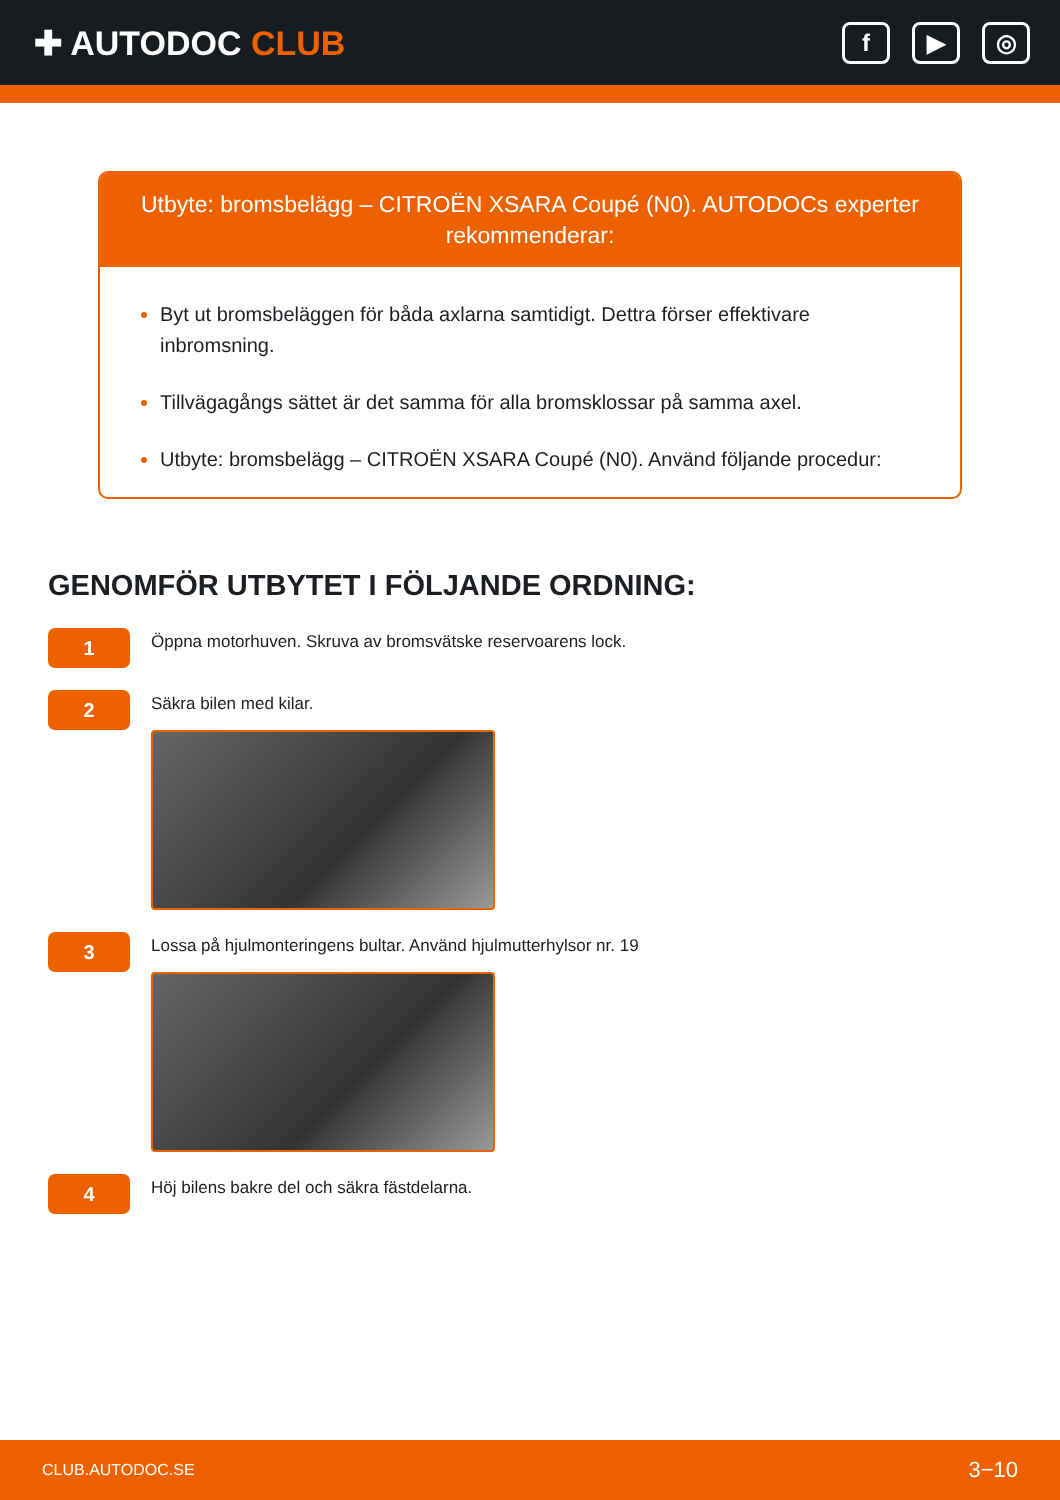✚ AUTODOC CLUB
f ▶ ◎
Utbyte: bromsbelägg – CITROËN XSARA Coupé (N0). AUTODOCs experter rekommenderar:
Byt ut bromsbeläggen för båda axlarna samtidigt. Dettra förser effektivare inbromsning.
Tillvägagångs sättet är det samma för alla bromsklossar på samma axel.
Utbyte: bromsbelägg – CITROËN XSARA Coupé (N0). Använd följande procedur:
GENOMFÖR UTBYTET I FÖLJANDE ORDNING:
1
Öppna motorhuven. Skruva av bromsvätske reservoarens lock.
2
Säkra bilen med kilar.
3
Lossa på hjulmonteringens bultar. Använd hjulmutterhylsor nr. 19
4
Höj bilens bakre del och säkra fästdelarna.
CLUB.AUTODOC.SE 3−10